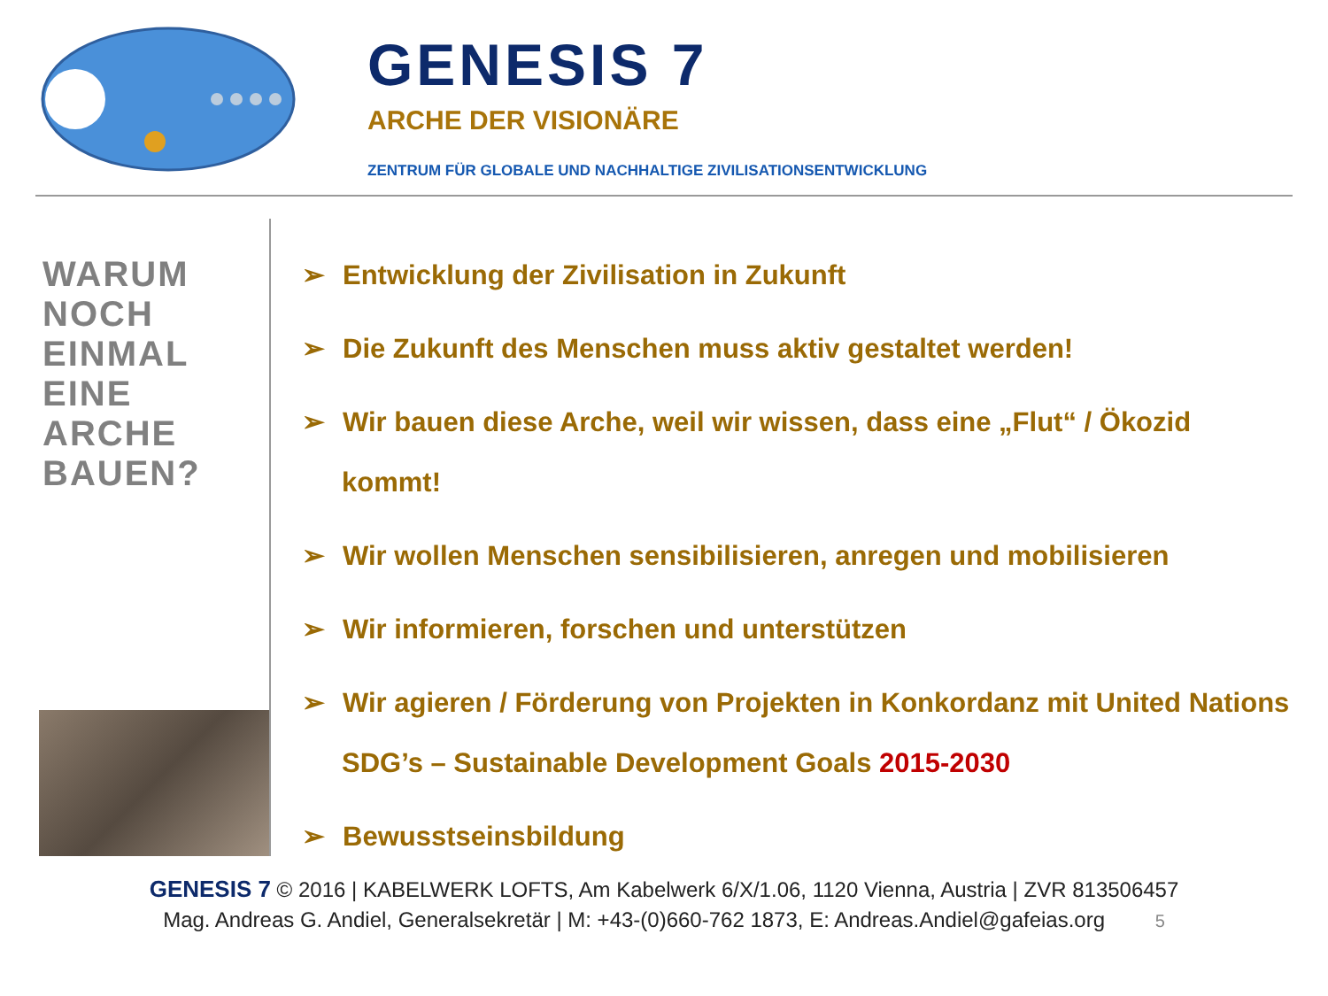GENESIS 7
ARCHE DER VISIONÄRE
ZENTRUM FÜR GLOBALE UND NACHHALTIGE ZIVILISATIONSENTWICKLUNG
WARUM
NOCH
EINMAL
EINE
ARCHE
BAUEN?
➢ Entwicklung der Zivilisation in Zukunft
➢ Die Zukunft des Menschen muss aktiv gestaltet werden!
➢ Wir bauen diese Arche, weil wir wissen, dass eine „Flut“ / Ökozid kommt!
➢ Wir wollen Menschen sensibilisieren, anregen und mobilisieren
➢ Wir informieren, forschen und unterstützen
➢ Wir agieren / Förderung von Projekten in Konkordanz mit United Nations SDG’s – Sustainable Development Goals 2015-2030
➢ Bewusstseinsbildung
GENESIS 7 © 2016 | KABELWERK LOFTS, Am Kabelwerk 6/X/1.06, 1120 Vienna, Austria | ZVR 813506457
Mag. Andreas G. Andiel, Generalsekretär | M: +43-(0)660-762 1873, E: Andreas.Andiel@gafeias.org 5